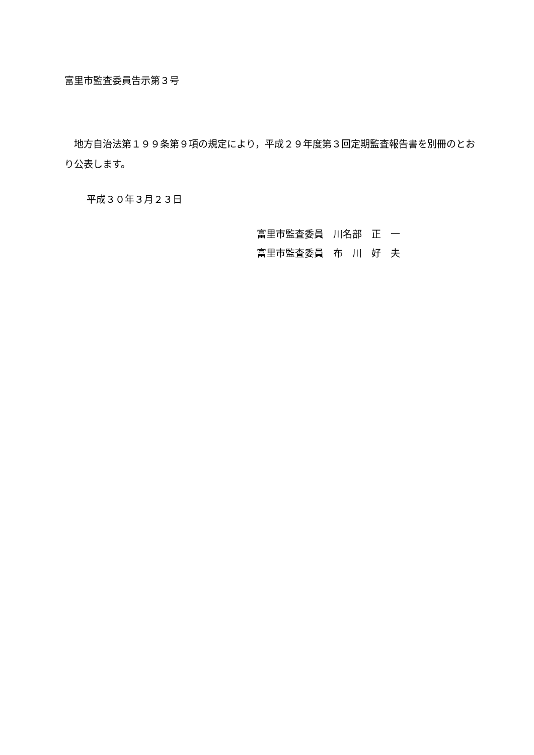富里市監査委員告示第３号
地方自治法第１９９条第９項の規定により，平成２９年度第３回定期監査報告書を別冊のとおり公表します。
平成３０年３月２３日
富里市監査委員　川名部　正　一
富里市監査委員　布　川　好　夫